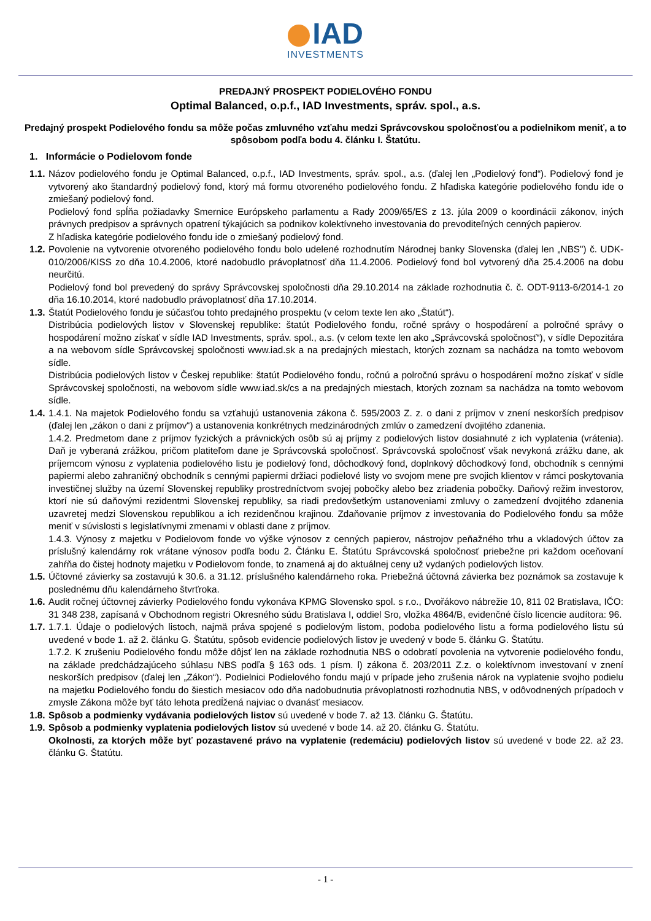IAD
INVESTMENTS
PREDAJNÝ PROSPEKT PODIELOVÉHO FONDU
Optimal Balanced, o.p.f., IAD Investments, správ. spol., a.s.
Predajný prospekt Podielového fondu sa môže počas zmluvného vzťahu medzi Správcovskou spoločnosťou a podielnikom meniť, a to spôsobom podľa bodu 4. článku I. Štatútu.
1. Informácie o Podielovom fonde
1.1.
Názov podielového fondu je Optimal Balanced, o.p.f., IAD Investments, správ. spol., a.s. (ďalej len „Podielový fond“). Podielový fond je vytvorený ako štandardný podielový fond, ktorý má formu otvoreného podielového fondu. Z hľadiska kategórie podielového fondu ide o zmiešaný podielový fond.
Podielový fond spĺňa požiadavky Smernice Európskeho parlamentu a Rady 2009/65/ES z 13. júla 2009 o koordinácii zákonov, iných právnych predpisov a správnych opatrení týkajúcich sa podnikov kolektívneho investovania do prevoditeľných cenných papierov.
Z hľadiska kategórie podielového fondu ide o zmiešaný podielový fond.
1.2.
Povolenie na vytvorenie otvoreného podielového fondu bolo udelené rozhodnutím Národnej banky Slovenska (ďalej len „NBS") č. UDK-010/2006/KISS zo dňa 10.4.2006, ktoré nadobudlo právoplatnosť dňa 11.4.2006. Podielový fond bol vytvorený dňa 25.4.2006 na dobu neurčitú.
Podielový fond bol prevedený do správy Správcovskej spoločnosti dňa 29.10.2014 na základe rozhodnutia č. č. ODT-9113-6/2014-1 zo dňa 16.10.2014, ktoré nadobudlo právoplatnosť dňa 17.10.2014.
1.3.
Štatút Podielového fondu je súčasťou tohto predajného prospektu (v celom texte len ako „Štatút“).
Distribúcia podielových listov v Slovenskej republike: štatút Podielového fondu, ročné správy o hospodárení a polročné správy o hospodárení možno získať v sídle IAD Investments, správ. spol., a.s. (v celom texte len ako „Správcovská spoločnosť“), v sídle Depozitára a na webovom sídle Správcovskej spoločnosti www.iad.sk a na predajných miestach, ktorých zoznam sa nachádza na tomto webovom sídle.
Distribúcia podielových listov v Českej republike: štatút Podielového fondu, ročnú a polročnú správu o hospodárení možno získať v sídle Správcovskej spoločnosti, na webovom sídle www.iad.sk/cs a na predajných miestach, ktorých zoznam sa nachádza na tomto webovom sídle.
1.4.
1.4.1. Na majetok Podielového fondu sa vzťahujú ustanovenia zákona č. 595/2003 Z. z. o dani z príjmov v znení neskorších predpisov (ďalej len „zákon o dani z príjmov“) a ustanovenia konkrétnych medzinárodných zmlúv o zamedzení dvojitého zdanenia.
1.4.2. Predmetom dane z príjmov fyzických a právnických osôb sú aj príjmy z podielových listov dosiahnuté z ich vyplatenia (vrátenia). Daň je vyberaná zrážkou, pričom platiteľom dane je Správcovská spoločnosť. Správcovská spoločnosť však nevykoná zrážku dane, ak príjemcom výnosu z vyplatenia podielového listu je podielový fond, dôchodkový fond, doplnkový dôchodkový fond, obchodník s cennými papiermi alebo zahraničný obchodník s cennými papiermi držiaci podielové listy vo svojom mene pre svojich klientov v rámci poskytovania investičnej služby na území Slovenskej republiky prostredníctvom svojej pobočky alebo bez zriadenia pobočky. Daňový režim investorov, ktorí nie sú daňovými rezidentmi Slovenskej republiky, sa riadi predovšetkým ustanoveniami zmluvy o zamedzení dvojitého zdanenia uzavretej medzi Slovenskou republikou a ich rezidenčnou krajinou. Zdaňovanie príjmov z investovania do Podielového fondu sa môže meniť v súvislosti s legislatívnymi zmenami v oblasti dane z príjmov.
1.4.3. Výnosy z majetku v Podielovom fonde vo výške výnosov z cenných papierov, nástrojov peňažného trhu a vkladových účtov za príslušný kalendárny rok vrátane výnosov podľa bodu 2. Článku E. Štatútu Správcovská spoločnosť priebežne pri každom oceňovaní zahŕňa do čistej hodnoty majetku v Podielovom fonde, to znamená aj do aktuálnej ceny už vydaných podielových listov.
1.5.
Účtovné závierky sa zostavujú k 30.6. a 31.12. príslušného kalendárneho roka. Priebežná účtovná závierka bez poznámok sa zostavuje k poslednému dňu kalendárneho štvrťroka.
1.6.
Audit ročnej účtovnej závierky Podielového fondu vykonáva KPMG Slovensko spol. s r.o., Dvořákovo nábrežie 10, 811 02 Bratislava, IČO: 31 348 238, zapísaná v Obchodnom registri Okresného súdu Bratislava I, oddiel Sro, vložka 4864/B, evidenčné číslo licencie audítora: 96.
1.7.
1.7.1. Údaje o podielových listoch, najmä práva spojené s podielovým listom, podoba podielového listu a forma podielového listu sú uvedené v bode 1. až 2. článku G. Štatútu, spôsob evidencie podielových listov je uvedený v bode 5. článku G. Štatútu.
1.7.2. K zrušeniu Podielového fondu môže dôjsť len na základe rozhodnutia NBS o odobratí povolenia na vytvorenie podielového fondu, na základe predchádzajúceho súhlasu NBS podľa § 163 ods. 1 písm. l) zákona č. 203/2011 Z.z. o kolektívnom investovaní v znení neskorších predpisov (ďalej len „Zákon“). Podielnici Podielového fondu majú v prípade jeho zrušenia nárok na vyplatenie svojho podielu na majetku Podielového fondu do šiestich mesiacov odo dňa nadobudnutia právoplatnosti rozhodnutia NBS, v odôvodnených prípadoch v zmysle Zákona môže byť táto lehota predĺžená najviac o dvanásť mesiacov.
1.8.
Spôsob a podmienky vydávania podielových listov sú uvedené v bode 7. až 13. článku G. Štatútu.
1.9.
Spôsob a podmienky vyplatenia podielových listov sú uvedené v bode 14. až 20. článku G. Štatútu.
Okolnosti, za ktorých môže byť pozastavené právo na vyplatenie (redemáciu) podielových listov sú uvedené v bode 22. až 23. článku G. Štatútu.
- 1 -